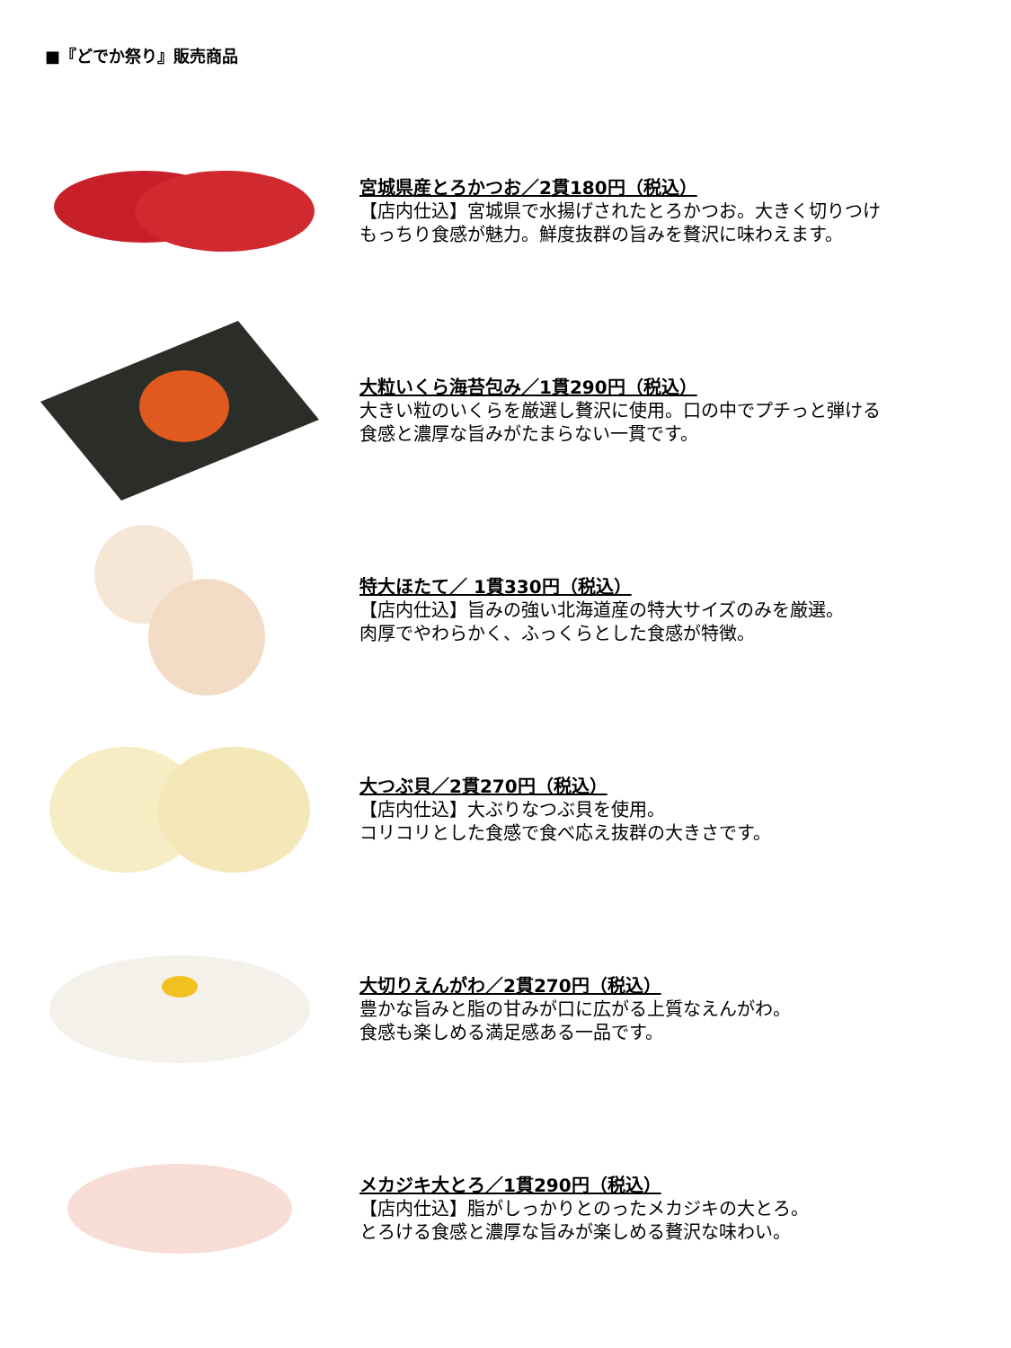■『どでか祭り』販売商品
宮城県産とろかつお／2貫180円（税込）
【店内仕込】宮城県で水揚げされたとろかつお。大きく切りつけ
もっちり食感が魅力。鮮度抜群の旨みを贅沢に味わえます。
大粒いくら海苔包み／1貫290円（税込）
大きい粒のいくらを厳選し贅沢に使用。口の中でプチっと弾ける
食感と濃厚な旨みがたまらない一貫です。
特大ほたて／ 1貫330円（税込）
【店内仕込】旨みの強い北海道産の特大サイズのみを厳選。
肉厚でやわらかく、ふっくらとした食感が特徴。
大つぶ貝／2貫270円（税込）
【店内仕込】大ぶりなつぶ貝を使用。
コリコリとした食感で食べ応え抜群の大きさです。
大切りえんがわ／2貫270円（税込）
豊かな旨みと脂の甘みが口に広がる上質なえんがわ。
食感も楽しめる満足感ある一品です。
メカジキ大とろ／1貫290円（税込）
【店内仕込】脂がしっかりとのったメカジキの大とろ。
とろける食感と濃厚な旨みが楽しめる贅沢な味わい。